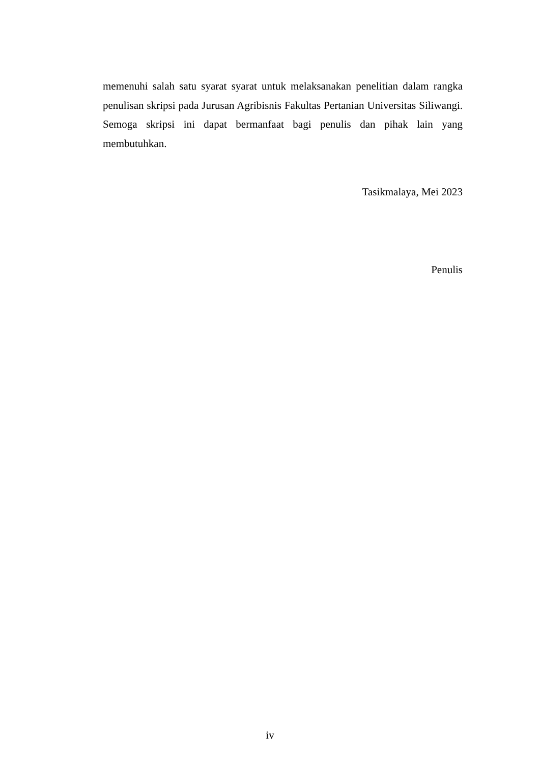memenuhi salah satu syarat syarat untuk melaksanakan penelitian dalam rangka penulisan skripsi pada Jurusan Agribisnis Fakultas Pertanian Universitas Siliwangi. Semoga skripsi ini dapat bermanfaat bagi penulis dan pihak lain yang membutuhkan.
Tasikmalaya, Mei 2023
Penulis
iv